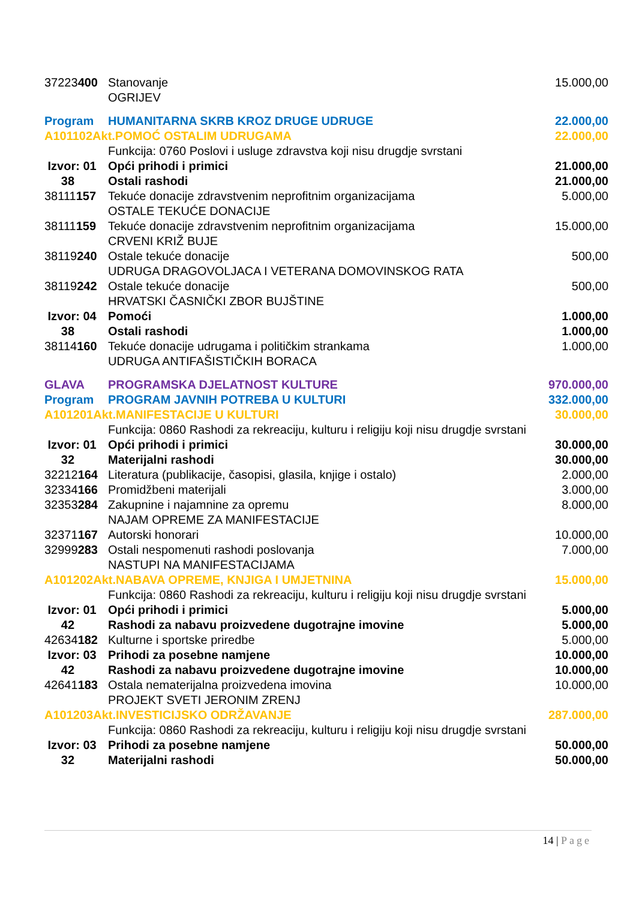| 37223 400 | Stanovanje OGRIJEV | 15.000,00 |
| Program | HUMANITARNA SKRB KROZ DRUGE UDRUGE | 22.000,00 |
| A101102Akt.POMOĆ OSTALIM UDRUGAMA | | 22.000,00 |
| | Funkcija: 0760 Poslovi i usluge zdravstva koji nisu drugdje svrstani | |
| Izvor: 01 | Opći prihodi i primici | 21.000,00 |
| 38 | Ostali rashodi | 21.000,00 |
| 38111 157 | Tekuće donacije zdravstvenim neprofitnim organizacijama OSTALE TEKUĆE DONACIJE | 5.000,00 |
| 38111 159 | Tekuće donacije zdravstvenim neprofitnim organizacijama CRVENI KRIŽ BUJE | 15.000,00 |
| 38119 240 | Ostale tekuće donacije UDRUGA DRAGOVOLJACA I VETERANA DOMOVINSKOG RATA | 500,00 |
| 38119 242 | Ostale tekuće donacije HRVATSKI ČASNIČKI ZBOR BUJŠTINE | 500,00 |
| Izvor: 04 | Pomoći | 1.000,00 |
| 38 | Ostali rashodi | 1.000,00 |
| 38114 160 | Tekuće donacije udrugama i političkim strankama UDRUGA ANTIFAŠISTIČKIH BORACA | 1.000,00 |
| GLAVA | PROGRAMSKA DJELATNOST KULTURE | 970.000,00 |
| Program | PROGRAM JAVNIH POTREBA U KULTURI | 332.000,00 |
| A101201Akt.MANIFESTACIJE U KULTURI | | 30.000,00 |
| | Funkcija: 0860 Rashodi za rekreaciju, kulturu i religiju koji nisu drugdje svrstani | |
| Izvor: 01 | Opći prihodi i primici | 30.000,00 |
| 32 | Materijalni rashodi | 30.000,00 |
| 32212 164 | Literatura (publikacije, časopisi, glasila, knjige i ostalo) | 2.000,00 |
| 32334 166 | Promidžbeni materijali | 3.000,00 |
| 32353 284 | Zakupnine i najamnine za opremu NAJAM OPREME ZA MANIFESTACIJE | 8.000,00 |
| 32371 167 | Autorski honorari | 10.000,00 |
| 32999 283 | Ostali nespomenuti rashodi poslovanja NASTUPI NA MANIFESTACIJAMA | 7.000,00 |
| A101202Akt.NABAVA OPREME, KNJIGA I UMJETNINA | | 15.000,00 |
| | Funkcija: 0860 Rashodi za rekreaciju, kulturu i religiju koji nisu drugdje svrstani | |
| Izvor: 01 | Opći prihodi i primici | 5.000,00 |
| 42 | Rashodi za nabavu proizvedene dugotrajne imovine | 5.000,00 |
| 42634 182 | Kulturne i sportske priredbe | 5.000,00 |
| Izvor: 03 | Prihodi za posebne namjene | 10.000,00 |
| 42 | Rashodi za nabavu proizvedene dugotrajne imovine | 10.000,00 |
| 42641 183 | Ostala nematerijalna proizvedena imovina PROJEKT SVETI JERONIM ZRENJ | 10.000,00 |
| A101203Akt.INVESTICIJSKO ODRŽAVANJE | | 287.000,00 |
| | Funkcija: 0860 Rashodi za rekreaciju, kulturu i religiju koji nisu drugdje svrstani | |
| Izvor: 03 | Prihodi za posebne namjene | 50.000,00 |
| 32 | Materijalni rashodi | 50.000,00 |
14 | Page